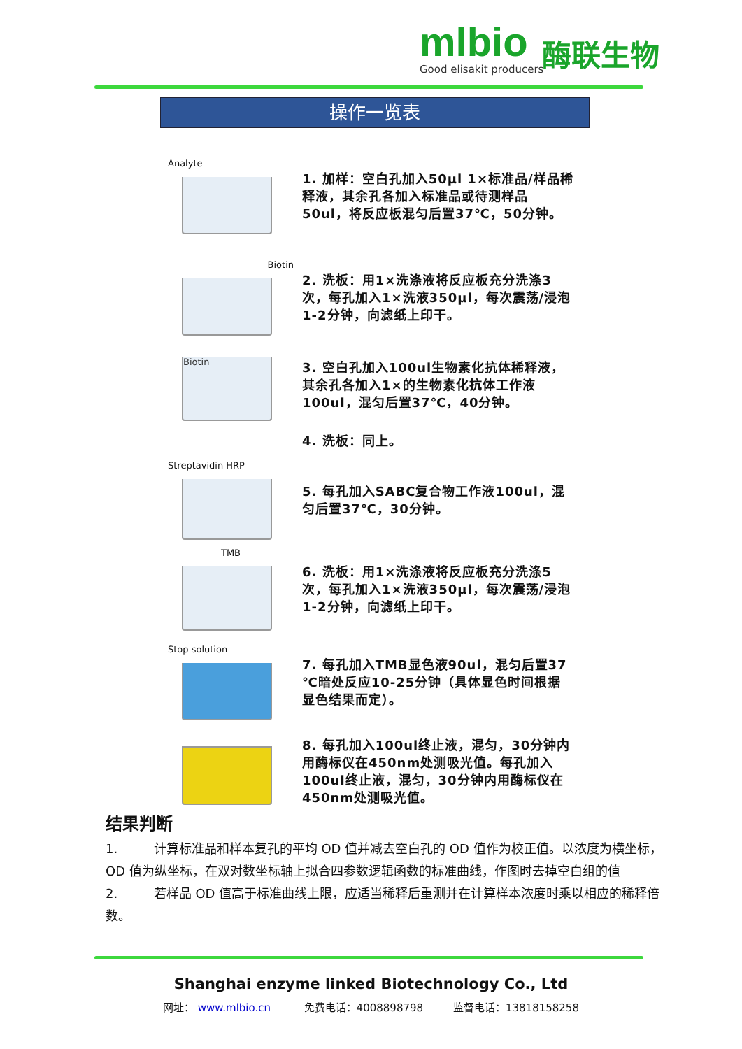mlbio
Good elisakit producers
酶联生物
操作一览表
Analyte
1. 加样：空白孔加入50μl 1×标准品/样品稀释液，其余孔各加入标准品或待测样品50ul，将反应板混匀后置37℃，50分钟。
Biotin
2. 洗板：用1×洗涤液将反应板充分洗涤3次，每孔加入1×洗液350μl，每次震荡/浸泡1-2分钟，向滤纸上印干。
Biotin
3. 空白孔加入100ul生物素化抗体稀释液，其余孔各加入1×的生物素化抗体工作液100ul，混匀后置37℃，40分钟。
4. 洗板：同上。
Streptavidin HRP
5. 每孔加入SABC复合物工作液100ul，混匀后置37℃，30分钟。
TMB
6. 洗板：用1×洗涤液将反应板充分洗涤5次，每孔加入1×洗液350μl，每次震荡/浸泡1-2分钟，向滤纸上印干。
Stop solution
7. 每孔加入TMB显色液90ul，混匀后置37 ℃暗处反应10-25分钟（具体显色时间根据显色结果而定）。
8. 每孔加入100ul终止液，混匀，30分钟内用酶标仪在450nm处测吸光值。每孔加入100ul终止液，混匀，30分钟内用酶标仪在450nm处测吸光值。
结果判断
1. 计算标准品和样本复孔的平均 OD 值并减去空白孔的 OD 值作为校正值。以浓度为横坐标，OD 值为纵坐标，在双对数坐标轴上拟合四参数逻辑函数的标准曲线，作图时去掉空白组的值
2. 若样品 OD 值高于标准曲线上限，应适当稀释后重测并在计算样本浓度时乘以相应的稀释倍数。
Shanghai enzyme linked Biotechnology Co., Ltd
网址： www.mlbio.cn 免费电话：4008898798 监督电话：13818158258